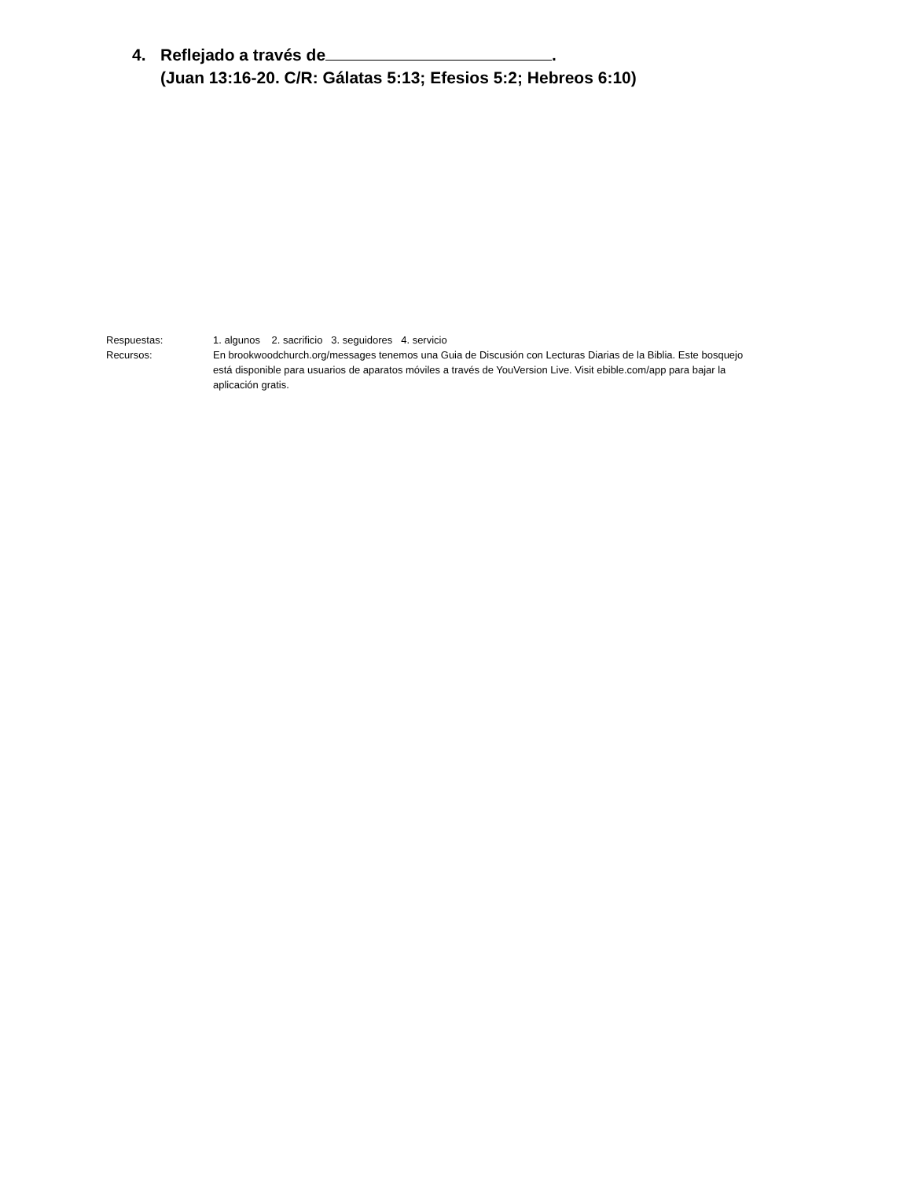4. Reflejado a través de .
(Juan 13:16-20. C/R: Gálatas 5:13; Efesios 5:2; Hebreos 6:10)
Respuestas: 1. algunos 2. sacrificio 3. seguidores 4. servicio
Recursos: En brookwoodchurch.org/messages tenemos una Guia de Discusión con Lecturas Diarias de la Biblia. Este bosquejo está disponible para usuarios de aparatos móviles a través de YouVersion Live. Visit ebible.com/app para bajar la aplicación gratis.